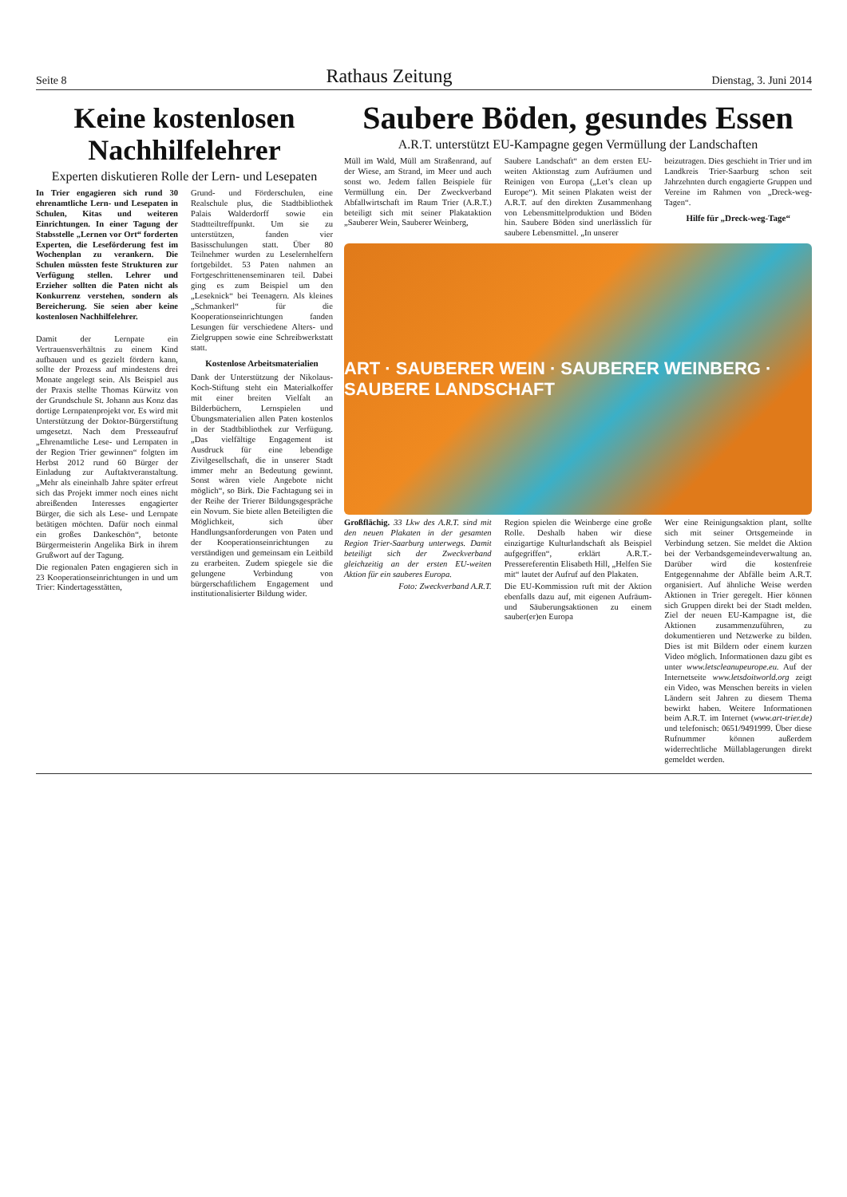Seite 8 Rathaus Zeitung Dienstag, 3. Juni 2014
Keine kostenlosen Nachhilfelehrer
Experten diskutieren Rolle der Lern- und Lesepaten
In Trier engagieren sich rund 30 ehrenamtliche Lern- und Lesepaten in Schulen, Kitas und weiteren Einrichtungen. In einer Tagung der Stabsstelle „Lernen vor Ort“ forderten Experten, die Leseförderung fest im Wochenplan zu verankern. Die Schulen müssten feste Strukturen zur Verfügung stellen. Lehrer und Erzieher sollten die Paten nicht als Konkurrenz verstehen, sondern als Bereicherung. Sie seien aber keine kostenlosen Nachhilfelehrer.
Damit der Lernpate ein Vertrauensverhältnis zu einem Kind aufbauen und es gezielt fördern kann, sollte der Prozess auf mindestens drei Monate angelegt sein. Als Beispiel aus der Praxis stellte Thomas Kürwitz von der Grundschule St. Johann aus Konz das dortige Lernpatenprojekt vor. Es wird mit Unterstützung der Doktor-Bürgerstiftung umgesetzt. Nach dem Presseaufruf „Ehrenamtliche Lese- und Lernpaten in der Region Trier gewinnen“ folgten im Herbst 2012 rund 60 Bürger der Einladung zur Auftaktveranstaltung. „Mehr als eineinhalb Jahre später erfreut sich das Projekt immer noch eines nicht abreißenden Interesses engagierter Bürger, die sich als Lese- und Lernpate betätigen möchten. Dafür noch einmal ein großes Dankeschön“, betonte Bürgermeisterin Angelika Birk in ihrem Grußwort auf der Tagung.
Die regionalen Paten engagieren sich in 23 Kooperationseinrichtungen in und um Trier: Kindertagesstätten,
Grund- und Förderschulen, eine Realschule plus, die Stadtbibliothek Palais Walderdorff sowie ein Stadtteiltreffpunkt. Um sie zu unterstützen, fanden vier Basisschulungen statt. Über 80 Teilnehmer wurden zu Leselernhelfern fortgebildet. 53 Paten nahmen an Fortgeschrittenenseminaren teil. Dabei ging es zum Beispiel um den „Leseknick“ bei Teenagern. Als kleines „Schmankerl“ für die Kooperationseinrichtungen fanden Lesungen für verschiedene Alters- und Zielgruppen sowie eine Schreibwerkstatt statt.
Kostenlose Arbeitsmaterialien
Dank der Unterstützung der Nikolaus-Koch-Stiftung steht ein Materialkoffer mit einer breiten Vielfalt an Bilderbüchern, Lernspielen und Übungsmaterialien allen Paten kostenlos in der Stadtbibliothek zur Verfügung. „Das vielfältige Engagement ist Ausdruck für eine lebendige Zivilgesellschaft, die in unserer Stadt immer mehr an Bedeutung gewinnt. Sonst wären viele Angebote nicht möglich“, so Birk. Die Fachtagung sei in der Reihe der Trierer Bildungsgespräche ein Novum. Sie biete allen Beteiligten die Möglichkeit, sich über Handlungsanforderungen von Paten und der Kooperationseinrichtungen zu verständigen und gemeinsam ein Leitbild zu erarbeiten. Zudem spiegele sie die gelungene Verbindung von bürgerschaftlichem Engagement und institutionalisierter Bildung wider.
Saubere Böden, gesundes Essen
A.R.T. unterstützt EU-Kampagne gegen Vermüllung der Landschaften
Müll im Wald, Müll am Straßenrand, auf der Wiese, am Strand, im Meer und auch sonst wo. Jedem fallen Beispiele für Vermüllung ein. Der Zweckverband Abfallwirtschaft im Raum Trier (A.R.T.) beteiligt sich mit seiner Plakataktion „Sauberer Wein, Sauberer Weinberg,
Saubere Landschaft“ an dem ersten EU-weiten Aktionstag zum Aufräumen und Reinigen von Europa („Let’s clean up Europe“). Mit seinen Plakaten weist der A.R.T. auf den direkten Zusammenhang von Lebensmittelproduktion und Böden hin. Saubere Böden sind unerlässlich für saubere Lebensmittel. „In unserer
beizutragen. Dies geschieht in Trier und im Landkreis Trier-Saarburg schon seit Jahrzehnten durch engagierte Gruppen und Vereine im Rahmen von „Dreck-weg-Tagen“.
Hilfe für „Dreck-weg-Tage“
ART · SAUBERER WEIN · SAUBERER WEINBERG · SAUBERE LANDSCHAFT
Großflächig. 33 Lkw des A.R.T. sind mit den neuen Plakaten in der gesamten Region Trier-Saarburg unterwegs. Damit beteiligt sich der Zweckverband gleichzeitig an der ersten EU-weiten Aktion für ein sauberes Europa.
Foto: Zweckverband A.R.T.
Region spielen die Weinberge eine große Rolle. Deshalb haben wir diese einzigartige Kulturlandschaft als Beispiel aufgegriffen“, erklärt A.R.T.-Pressereferentin Elisabeth Hill, „Helfen Sie mit“ lautet der Aufruf auf den Plakaten.
Die EU-Kommission ruft mit der Aktion ebenfalls dazu auf, mit eigenen Aufräum- und Säuberungsaktionen zu einem sauber(er)en Europa
Wer eine Reinigungsaktion plant, sollte sich mit seiner Ortsgemeinde in Verbindung setzen. Sie meldet die Aktion bei der Verbandsgemeindeverwaltung an. Darüber wird die kostenfreie Entgegennahme der Abfälle beim A.R.T. organisiert. Auf ähnliche Weise werden Aktionen in Trier geregelt. Hier können sich Gruppen direkt bei der Stadt melden. Ziel der neuen EU-Kampagne ist, die Aktionen zusammenzuführen, zu dokumentieren und Netzwerke zu bilden. Dies ist mit Bildern oder einem kurzen Video möglich. Informationen dazu gibt es unter www.letscleanupeurope.eu. Auf der Internetseite www.letsdoitworld.org zeigt ein Video, was Menschen bereits in vielen Ländern seit Jahren zu diesem Thema bewirkt haben. Weitere Informationen beim A.R.T. im Internet (www.art-trier.de) und telefonisch: 0651/9491999. Über diese Rufnummer können außerdem widerrechtliche Müllablagerungen direkt gemeldet werden.